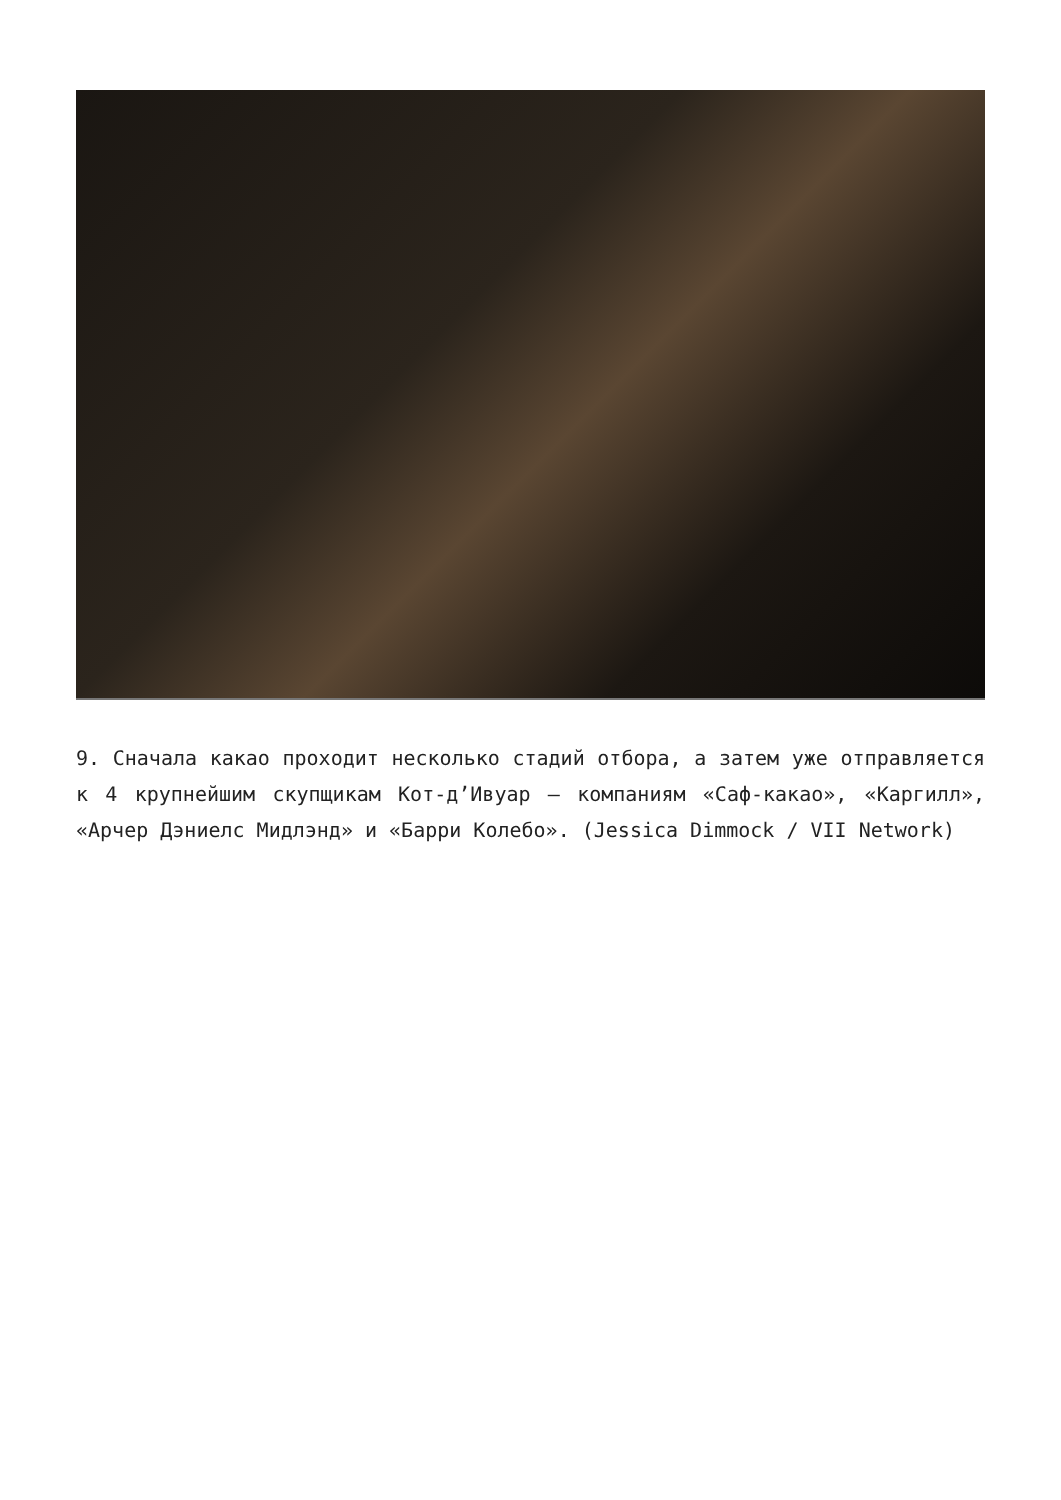9. Сначала какао проходит несколько стадий отбора, а затем уже отправляется к 4 крупнейшим скупщикам Кот-д’Ивуар – компаниям «Саф-какао», «Каргилл», «Арчер Дэниелс Мидлэнд» и «Барри Колебо». (Jessica Dimmock / VII Network)